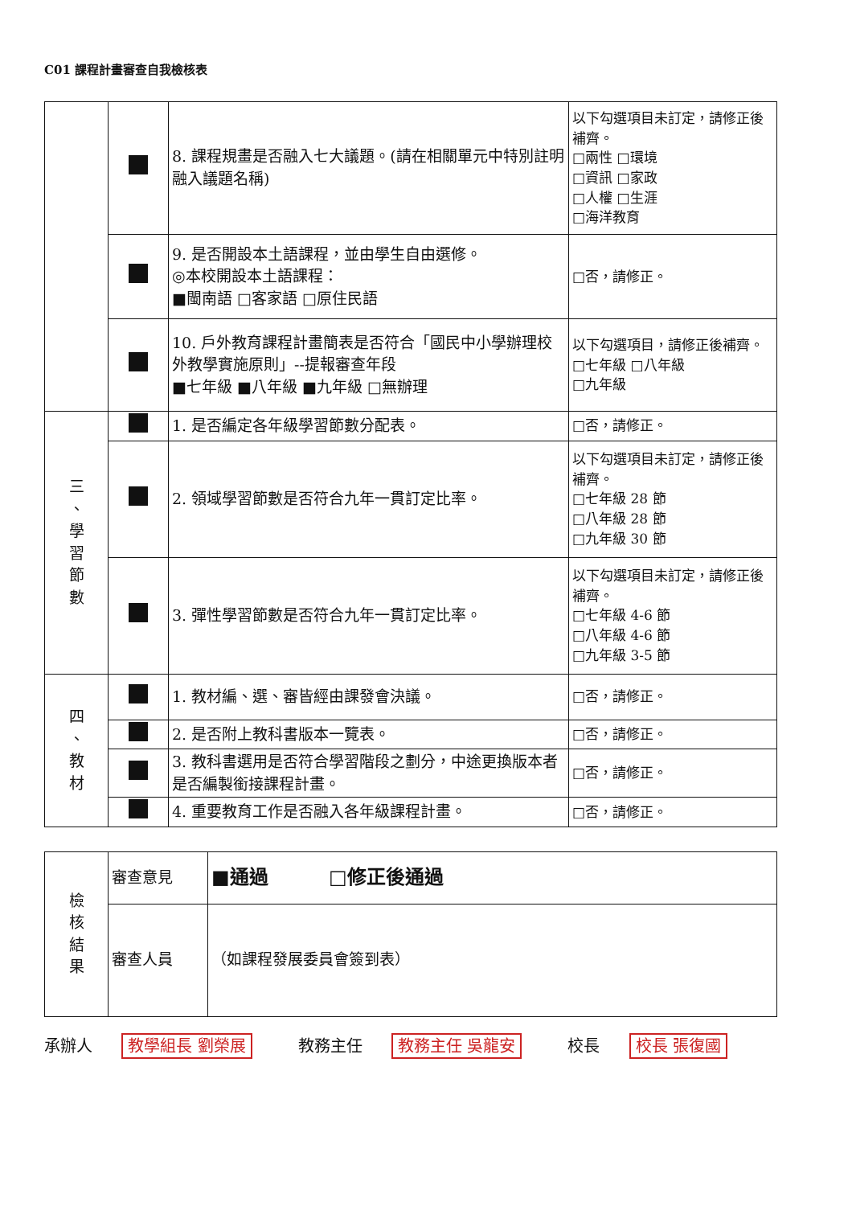C01 課程計畫審查自我檢核表
| | | 8. 課程規畫是否融入七大議題。(請在相關單元中特別註明融入議題名稱) | 以下勾選項目未訂定，請修正後補齊。 □兩性 □環境 □資訊 □家政 □人權 □生涯 □海洋教育 |
| | | 9. 是否開設本土語課程，並由學生自由選修。 ◎本校開設本土語課程： ■閩南語 □客家語 □原住民語 | □否，請修正。 |
| | | 10. 戶外教育課程計畫簡表是否符合「國民中小學辦理校外教學實施原則」--提報審查年段 ■七年級 ■八年級 ■九年級 □無辦理 | 以下勾選項目，請修正後補齊。 □七年級 □八年級 □九年級 |
| 三 、 學 習 節 數 | | 1. 是否編定各年級學習節數分配表。 | □否，請修正。 |
| | | 2. 領域學習節數是否符合九年一貫訂定比率。 | 以下勾選項目未訂定，請修正後補齊。 □七年級 28 節 □八年級 28 節 □九年級 30 節 |
| | | 3. 彈性學習節數是否符合九年一貫訂定比率。 | 以下勾選項目未訂定，請修正後補齊。 □七年級 4-6 節 □八年級 4-6 節 □九年級 3-5 節 |
| 四 、 教 材 | | 1. 教材編、選、審皆經由課發會決議。 | □否，請修正。 |
| | | 2. 是否附上教科書版本一覽表。 | □否，請修正。 |
| | | 3. 教科書選用是否符合學習階段之劃分，中途更換版本者是否編製銜接課程計畫。 | □否，請修正。 |
| | | 4. 重要教育工作是否融入各年級課程計畫。 | □否，請修正。 |
| 檢 核 結 果 | 審查意見 | ■通過 □修正後通過 |
| | 審查人員 | （如課程發展委員會簽到表） |
承辦人 教學組長 劉榮展 教務主任 教務主任 吳龍安 校長 校長 張復國